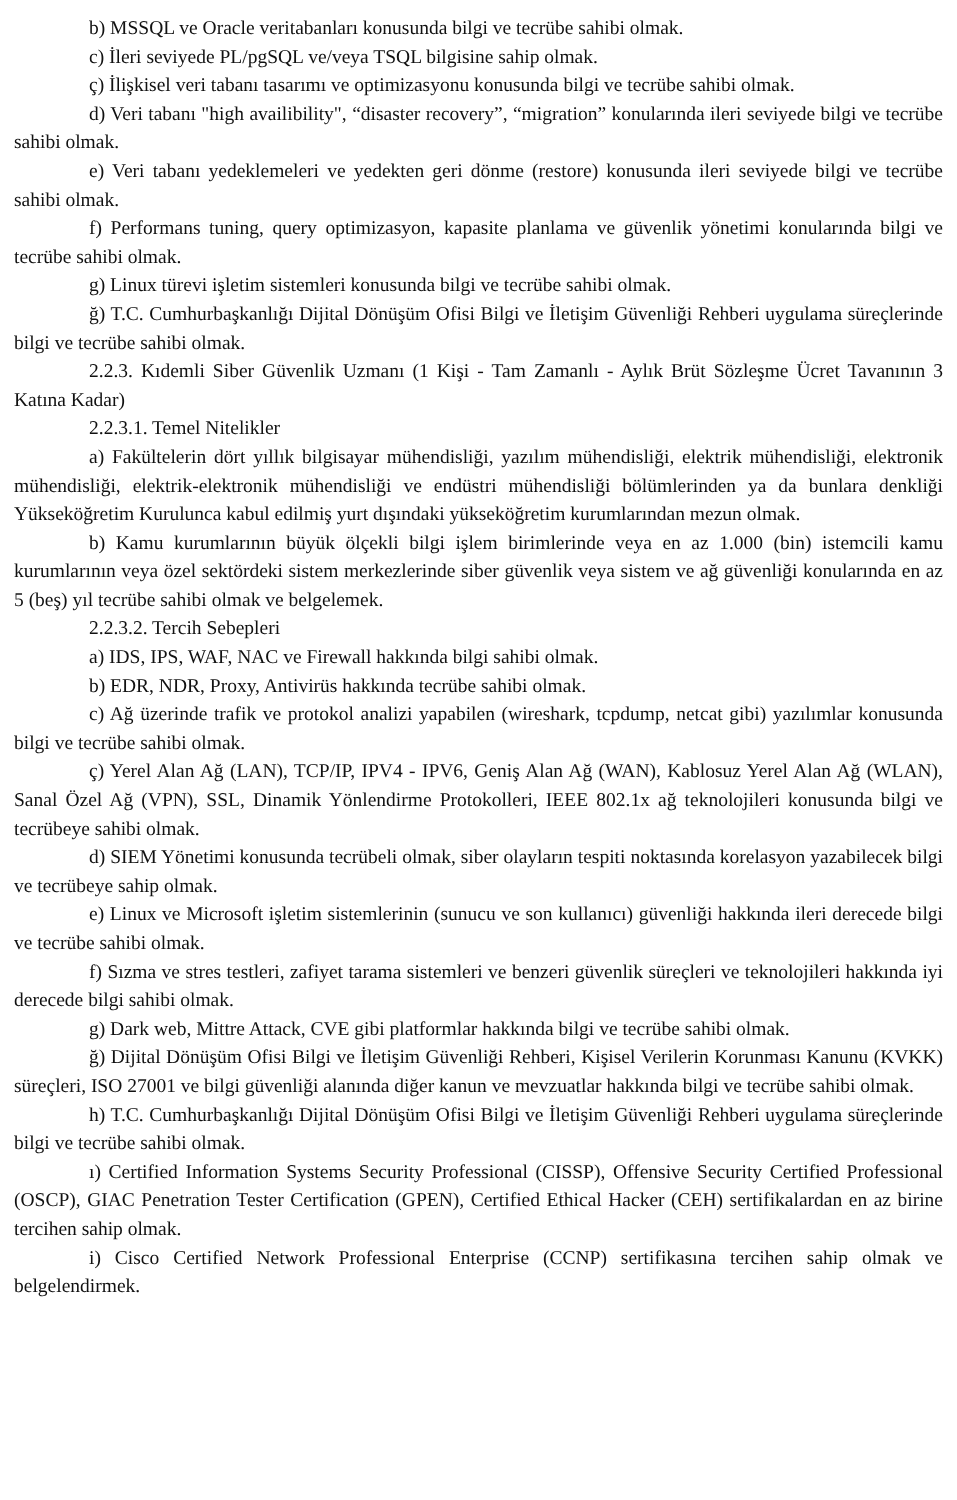b) MSSQL ve Oracle veritabanları konusunda bilgi ve tecrübe sahibi olmak.
c) İleri seviyede PL/pgSQL ve/veya TSQL bilgisine sahip olmak.
ç) İlişkisel veri tabanı tasarımı ve optimizasyonu konusunda bilgi ve tecrübe sahibi olmak.
d) Veri tabanı "high availibility", “disaster recovery”, “migration” konularında ileri seviyede bilgi ve tecrübe sahibi olmak.
e) Veri tabanı yedeklemeleri ve yedekten geri dönme (restore) konusunda ileri seviyede bilgi ve tecrübe sahibi olmak.
f) Performans tuning, query optimizasyon, kapasite planlama ve güvenlik yönetimi konularında bilgi ve tecrübe sahibi olmak.
g) Linux türevi işletim sistemleri konusunda bilgi ve tecrübe sahibi olmak.
ğ) T.C. Cumhurbaşkanlığı Dijital Dönüşüm Ofisi Bilgi ve İletişim Güvenliği Rehberi uygulama süreçlerinde bilgi ve tecrübe sahibi olmak.
2.2.3. Kıdemli Siber Güvenlik Uzmanı (1 Kişi - Tam Zamanlı - Aylık Brüt Sözleşme Ücret Tavanının 3 Katına Kadar)
2.2.3.1. Temel Nitelikler
a) Fakültelerin dört yıllık bilgisayar mühendisliği, yazılım mühendisliği, elektrik mühendisliği, elektronik mühendisliği, elektrik-elektronik mühendisliği ve endüstri mühendisliği bölümlerinden ya da bunlara denkliği Yükseköğretim Kurulunca kabul edilmiş yurt dışındaki yükseköğretim kurumlarından mezun olmak.
b) Kamu kurumlarının büyük ölçekli bilgi işlem birimlerinde veya en az 1.000 (bin) istemcili kamu kurumlarının veya özel sektördeki sistem merkezlerinde siber güvenlik veya sistem ve ağ güvenliği konularında en az 5 (beş) yıl tecrübe sahibi olmak ve belgelemek.
2.2.3.2. Tercih Sebepleri
a) IDS, IPS, WAF, NAC ve Firewall hakkında bilgi sahibi olmak.
b) EDR, NDR, Proxy, Antivirüs hakkında tecrübe sahibi olmak.
c) Ağ üzerinde trafik ve protokol analizi yapabilen (wireshark, tcpdump, netcat gibi) yazılımlar konusunda bilgi ve tecrübe sahibi olmak.
ç) Yerel Alan Ağ (LAN), TCP/IP, IPV4 - IPV6, Geniş Alan Ağ (WAN), Kablosuz Yerel Alan Ağ (WLAN), Sanal Özel Ağ (VPN), SSL, Dinamik Yönlendirme Protokolleri, IEEE 802.1x ağ teknolojileri konusunda bilgi ve tecrübeye sahibi olmak.
d) SIEM Yönetimi konusunda tecrübeli olmak, siber olayların tespiti noktasında korelasyon yazabilecek bilgi ve tecrübeye sahip olmak.
e) Linux ve Microsoft işletim sistemlerinin (sunucu ve son kullanıcı) güvenliği hakkında ileri derecede bilgi ve tecrübe sahibi olmak.
f) Sızma ve stres testleri, zafiyet tarama sistemleri ve benzeri güvenlik süreçleri ve teknolojileri hakkında iyi derecede bilgi sahibi olmak.
g) Dark web, Mittre Attack, CVE gibi platformlar hakkında bilgi ve tecrübe sahibi olmak.
ğ) Dijital Dönüşüm Ofisi Bilgi ve İletişim Güvenliği Rehberi, Kişisel Verilerin Korunması Kanunu (KVKK) süreçleri, ISO 27001 ve bilgi güvenliği alanında diğer kanun ve mevzuatlar hakkında bilgi ve tecrübe sahibi olmak.
h) T.C. Cumhurbaşkanlığı Dijital Dönüşüm Ofisi Bilgi ve İletişim Güvenliği Rehberi uygulama süreçlerinde bilgi ve tecrübe sahibi olmak.
ı) Certified Information Systems Security Professional (CISSP), Offensive Security Certified Professional (OSCP), GIAC Penetration Tester Certification (GPEN), Certified Ethical Hacker (CEH) sertifikalardan en az birine tercihen sahip olmak.
i) Cisco Certified Network Professional Enterprise (CCNP) sertifikasına tercihen sahip olmak ve belgelendirmek.